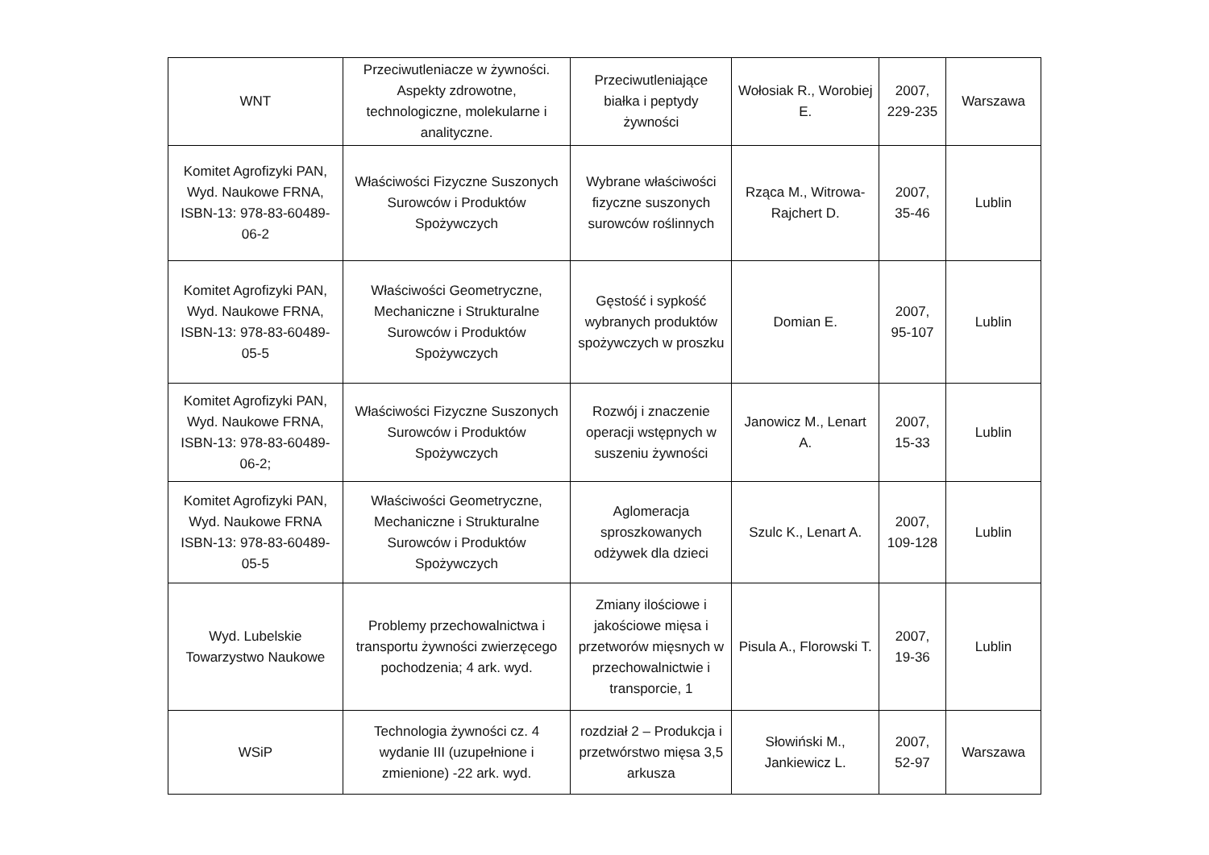| WNT | Przeciwutleniacze w żywności. Aspekty zdrowotne, technologiczne, molekularne i analityczne. | Przeciwutleniające białka i peptydy żywności | Wołosiak R., Worobiej E. | 2007, 229-235 | Warszawa |
| Komitet Agrofizyki PAN, Wyd. Naukowe FRNA, ISBN-13: 978-83-60489-06-2 | Właściwości Fizyczne Suszonych Surowców i Produktów Spożywczych | Wybrane właściwości fizyczne suszonych surowców roślinnych | Rząca M., Witrowa-Rajchert D. | 2007, 35-46 | Lublin |
| Komitet Agrofizyki PAN, Wyd. Naukowe FRNA, ISBN-13: 978-83-60489-05-5 | Właściwości Geometryczne, Mechaniczne i Strukturalne Surowców i Produktów Spożywczych | Gęstość i sypkość wybranych produktów spożywczych w proszku | Domian E. | 2007, 95-107 | Lublin |
| Komitet Agrofizyki PAN, Wyd. Naukowe FRNA, ISBN-13: 978-83-60489-06-2; | Właściwości Fizyczne Suszonych Surowców i Produktów Spożywczych | Rozwój i znaczenie operacji wstępnych w suszeniu żywności | Janowicz M., Lenart A. | 2007, 15-33 | Lublin |
| Komitet Agrofizyki PAN, Wyd. Naukowe FRNA ISBN-13: 978-83-60489-05-5 | Właściwości Geometryczne, Mechaniczne i Strukturalne Surowców i Produktów Spożywczych | Aglomeracja sproszkowanych odżywek dla dzieci | Szulc K., Lenart A. | 2007, 109-128 | Lublin |
| Wyd. Lubelskie Towarzystwo Naukowe | Problemy przechowalnictwa i transportu żywności zwierzęcego pochodzenia; 4 ark. wyd. | Zmiany ilościowe i jakościowe mięsa i przetworów mięsnych w przechowalnictwie i transporcie, 1 | Pisula A., Florowski T. | 2007, 19-36 | Lublin |
| WSiP | Technologia żywności cz. 4 wydanie III (uzupełnione i zmienione) -22 ark. wyd. | rozdział 2 – Produkcja i przetwórstwo mięsa 3,5 arkusza | Słowiński M., Jankiewicz L. | 2007, 52-97 | Warszawa |